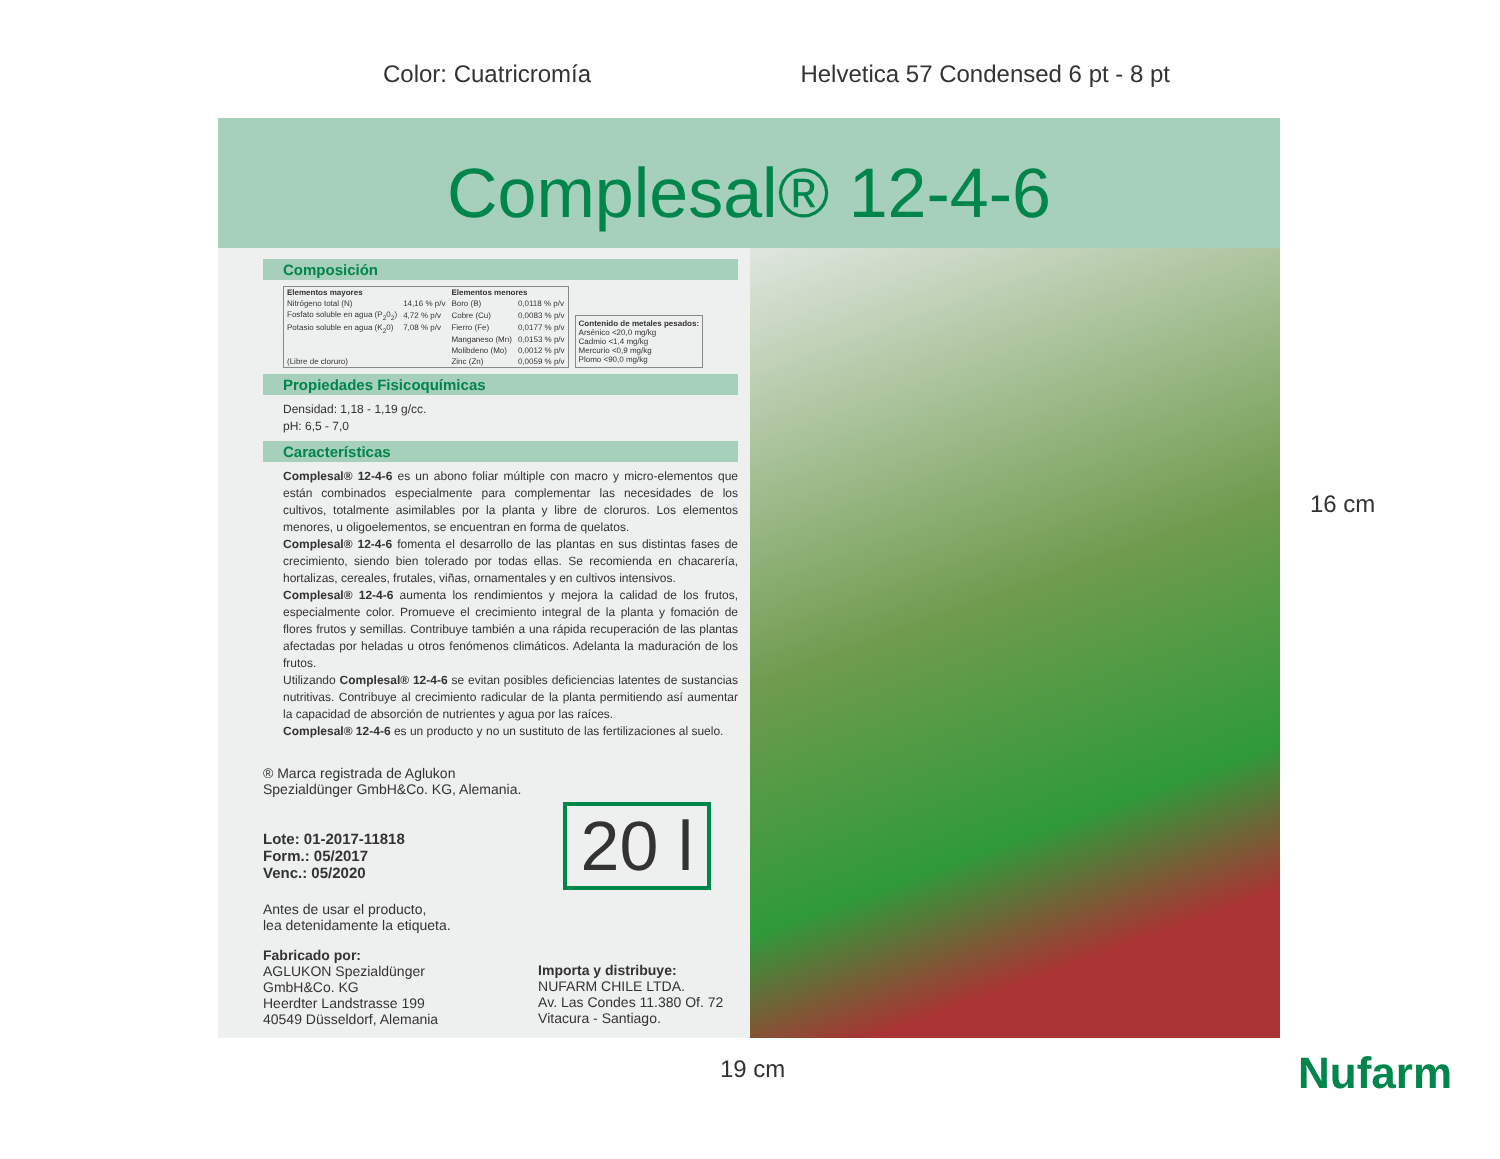Color: Cuatricromía Helvetica 57 Condensed 6 pt - 8 pt
Complesal® 12-4-6
Composición
| Elementos mayores | | Elementos menores | |
| --- | --- | --- | --- |
| Nitrógeno total (N) | 14,16 % p/v | Boro (B) | 0,0118 % p/v |
| Fosfato soluble en agua (P<sub>2</sub>0<sub>2</sub>) | 4,72 % p/v | Cobre (Cu) | 0,0083 % p/v |
| Potasio soluble en agua (K<sub>2</sub>0) | 7,08 % p/v | Fierro (Fe) | 0,0177 % p/v |
| | | Manganeso (Mn) | 0,0153 % p/v |
| | | Molibdeno (Mo) | 0,0012 % p/v |
| (Libre de cloruro) | | Zinc (Zn) | 0,0059 % p/v |
Contenido de metales pesados:
Arsénico <20,0 mg/kg
Cadmio <1,4 mg/kg
Mercurio <0,9 mg/kg
Plomo <90,0 mg/kg
Propiedades Fisicoquímicas
Densidad: 1,18 - 1,19 g/cc.
pH: 6,5 - 7,0
Características
Complesal® 12-4-6 es un abono foliar múltiple con macro y micro-elementos que están combinados especialmente para complementar las necesidades de los cultivos, totalmente asimilables por la planta y libre de cloruros. Los elementos menores, u oligoelementos, se encuentran en forma de quelatos.
Complesal® 12-4-6 fomenta el desarrollo de las plantas en sus distintas fases de crecimiento, siendo bien tolerado por todas ellas. Se recomienda en chacarería, hortalizas, cereales, frutales, viñas, ornamentales y en cultivos intensivos.
Complesal® 12-4-6 aumenta los rendimientos y mejora la calidad de los frutos, especialmente color. Promueve el crecimiento integral de la planta y fomación de flores frutos y semillas. Contribuye también a una rápida recuperación de las plantas afectadas por heladas u otros fenómenos climáticos. Adelanta la maduración de los frutos.
Utilizando Complesal® 12-4-6 se evitan posibles deficiencias latentes de sustancias nutritivas. Contribuye al crecimiento radicular de la planta permitiendo así aumentar la capacidad de absorción de nutrientes y agua por las raíces.
Complesal® 12-4-6 es un producto y no un sustituto de las fertilizaciones al suelo.
® Marca registrada de Aglukon
Spezialdünger GmbH&Co. KG, Alemania.
20 l
Lote: 01-2017-11818
Form.: 05/2017
Venc.: 05/2020
Antes de usar el producto,
lea detenidamente la etiqueta.
Fabricado por:
AGLUKON Spezialdünger
GmbH&Co. KG
Heerdter Landstrasse 199
40549 Düsseldorf, Alemania
Importa y distribuye:
NUFARM CHILE LTDA.
Av. Las Condes 11.380 Of. 72
Vitacura - Santiago.
Nufarm
16 cm
19 cm